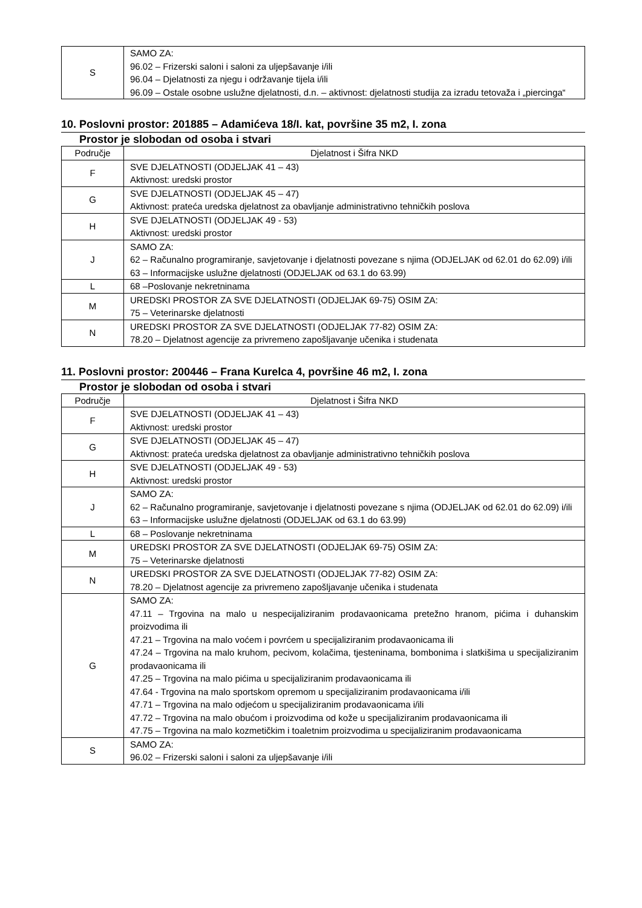| S | SAMO ZA: 96.02 – Frizerski saloni i saloni za uljepšavanje i/ili 96.04 – Djelatnosti za njegu i održavanje tijela i/ili 96.09 – Ostale osobne uslužne djelatnosti, d.n. – aktivnost: djelatnosti studija za izradu tetovaža i „piercinga“ |
10. Poslovni prostor: 201885 – Adamićeva 18/I. kat, površine 35 m2, I. zona
Prostor je slobodan od osoba i stvari
| Područje | Djelatnost i Šifra NKD |
| --- | --- |
| F | SVE DJELATNOSTI (ODJELJAK 41 – 43) Aktivnost: uredski prostor |
| G | SVE DJELATNOSTI (ODJELJAK 45 – 47) Aktivnost: prateća uredska djelatnost za obavljanje administrativno tehničkih poslova |
| H | SVE DJELATNOSTI (ODJELJAK 49 - 53) Aktivnost: uredski prostor |
| J | SAMO ZA: 62 – Računalno programiranje, savjetovanje i djelatnosti povezane s njima (ODJELJAK od 62.01 do 62.09) i/ili 63 – Informacijske uslužne djelatnosti (ODJELJAK od 63.1 do 63.99) |
| L | 68 –Poslovanje nekretninama |
| M | UREDSKI PROSTOR ZA SVE DJELATNOSTI (ODJELJAK 69-75) OSIM ZA: 75 – Veterinarske djelatnosti |
| N | UREDSKI PROSTOR ZA SVE DJELATNOSTI (ODJELJAK 77-82) OSIM ZA: 78.20 – Djelatnost agencije za privremeno zapošljavanje učenika i studenata |
11. Poslovni prostor: 200446 – Frana Kurelca 4, površine 46 m2, I. zona
Prostor je slobodan od osoba i stvari
| Područje | Djelatnost i Šifra NKD |
| --- | --- |
| F | SVE DJELATNOSTI (ODJELJAK 41 – 43) Aktivnost: uredski prostor |
| G | SVE DJELATNOSTI (ODJELJAK 45 – 47) Aktivnost: prateća uredska djelatnost za obavljanje administrativno tehničkih poslova |
| H | SVE DJELATNOSTI (ODJELJAK 49 - 53) Aktivnost: uredski prostor |
| J | SAMO ZA: 62 – Računalno programiranje, savjetovanje i djelatnosti povezane s njima (ODJELJAK od 62.01 do 62.09) i/ili 63 – Informacijske uslužne djelatnosti (ODJELJAK od 63.1 do 63.99) |
| L | 68 – Poslovanje nekretninama |
| M | UREDSKI PROSTOR ZA SVE DJELATNOSTI (ODJELJAK 69-75) OSIM ZA: 75 – Veterinarske djelatnosti |
| N | UREDSKI PROSTOR ZA SVE DJELATNOSTI (ODJELJAK 77-82) OSIM ZA: 78.20 – Djelatnost agencije za privremeno zapošljavanje učenika i studenata |
| G | SAMO ZA: 47.11 – Trgovina na malo u nespecijaliziranim prodavaonicama pretežno hranom, pićima i duhanskim proizvodima ili 47.21 – Trgovina na malo voćem i povrćem u specijaliziranim prodavaonicama ili 47.24 – Trgovina na malo kruhom, pecivom, kolačima, tjesteninama, bombonima i slatkišima u specijaliziranim prodavaonicama ili 47.25 – Trgovina na malo pićima u specijaliziranim prodavaonicama ili 47.64 - Trgovina na malo sportskom opremom u specijaliziranim prodavaonicama i/ili 47.71 – Trgovina na malo odjećom u specijaliziranim prodavaonicama i/ili 47.72 – Trgovina na malo obućom i proizvodima od kože u specijaliziranim prodavaonicama ili 47.75 – Trgovina na malo kozmetičkim i toaletnim proizvodima u specijaliziranim prodavaonicama |
| S | SAMO ZA: 96.02 – Frizerski saloni i saloni za uljepšavanje i/ili |